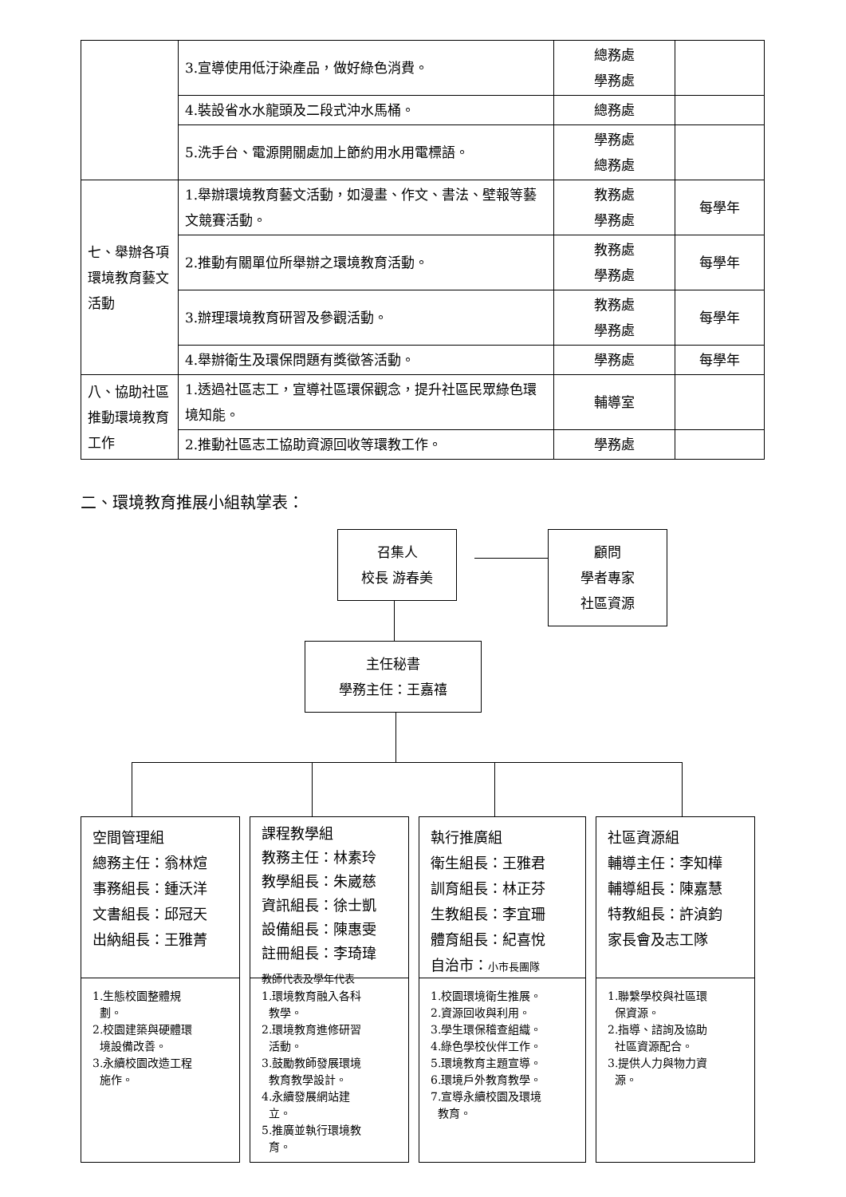| | 3.宣導使用低汙染產品，做好綠色消費。 | 總務處 學務處 | |
| | 4.裝設省水水龍頭及二段式沖水馬桶。 | 總務處 | |
| | 5.洗手台、電源開關處加上節約用水用電標語。 | 學務處 總務處 | |
| 七、舉辦各項環境教育藝文活動 | 1.舉辦環境教育藝文活動，如漫畫、作文、書法、壁報等藝文競賽活動。 | 教務處 學務處 | 每學年 |
| | 2.推動有關單位所舉辦之環境教育活動。 | 教務處 學務處 | 每學年 |
| | 3.辦理環境教育研習及參觀活動。 | 教務處 學務處 | 每學年 |
| | 4.舉辦衛生及環保問題有獎徵答活動。 | 學務處 | 每學年 |
| 八、協助社區推動環境教育工作 | 1.透過社區志工，宣導社區環保觀念，提升社區民眾綠色環境知能。 | 輔導室 | |
| | 2.推動社區志工協助資源回收等環教工作。 | 學務處 | |
二、環境教育推展小組執掌表：
召集人
校長 游春美
顧問
學者專家
社區資源
主任秘書
學務主任：王嘉禧
空間管理組
總務主任：翁林煊
事務組長：鍾沃洋
文書組長：邱冠天
出納組長：王雅菁
1.生態校園整體規
劃。
2.校園建築與硬體環
境設備改善。
3.永續校園改造工程
施作。
課程教學組
教務主任：林素玲
教學組長：朱崴慈
資訊組長：徐士凱
設備組長：陳惠雯
註冊組長：李琦瑋
教師代表及學年代表
1.環境教育融入各科
教學。
2.環境教育進修研習
活動。
3.鼓勵教師發展環境
教育教學設計。
4.永續發展網站建
立。
5.推廣並執行環境教
育。
執行推廣組
衛生組長：王雅君
訓育組長：林正芬
生教組長：李宜珊
體育組長：紀喜悅
自治市：小市長團隊
1.校園環境衛生推展。
2.資源回收與利用。
3.學生環保稽查組織。
4.綠色學校伙伴工作。
5.環境教育主題宣導。
6.環境戶外教育教學。
7.宣導永續校園及環境
教育。
社區資源組
輔導主任：李知樺
輔導組長：陳嘉慧
特教組長：許湞鈞
家長會及志工隊
1.聯繫學校與社區環
保資源。
2.指導、諮詢及協助
社區資源配合。
3.提供人力與物力資
源。